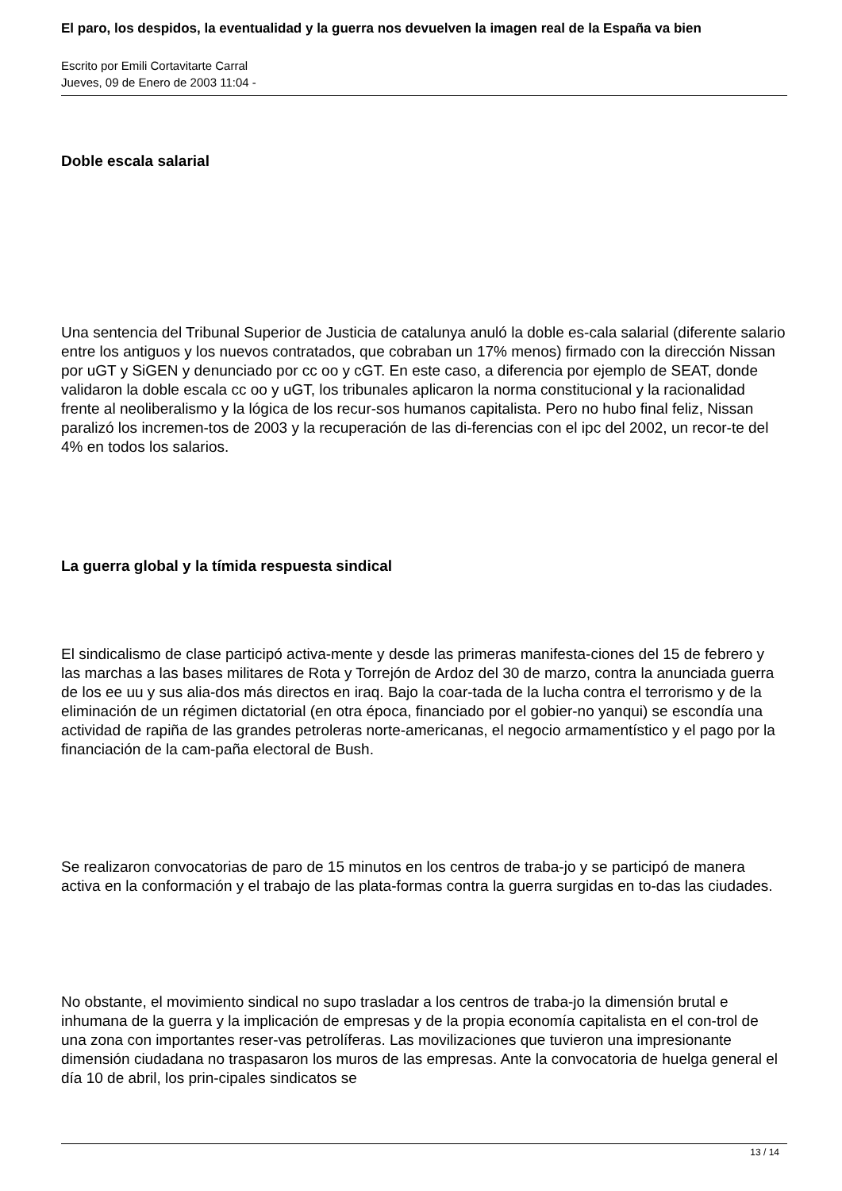El paro, los despidos, la eventualidad y la guerra nos devuelven la imagen real de la España va bien
Escrito por Emili Cortavitarte Carral
Jueves, 09 de Enero de 2003 11:04 -
Doble escala salarial
Una sentencia del Tribunal Superior de Justicia de catalunya anuló la doble es-cala salarial (diferente salario entre los antiguos y los nuevos contratados, que cobraban un 17% menos) firmado con la dirección Nissan por uGT y SiGEN y denunciado por cc oo y cGT. En este caso, a diferencia por ejemplo de SEAT, donde validaron la doble escala cc oo y uGT, los tribunales aplicaron la norma constitucional y la racionalidad frente al neoliberalismo y la lógica de los recur-sos humanos capitalista. Pero no hubo final feliz, Nissan paralizó los incremen-tos de 2003 y la recuperación de las di-ferencias con el ipc del 2002, un recor-te del 4% en todos los salarios.
La guerra global y la tímida respuesta sindical
El sindicalismo de clase participó activa-mente y desde las primeras manifesta-ciones del 15 de febrero y las marchas a las bases militares de Rota y Torrejón de Ardoz del 30 de marzo, contra la anunciada guerra de los ee uu y sus alia-dos más directos en iraq. Bajo la coar-tada de la lucha contra el terrorismo y de la eliminación de un régimen dictatorial (en otra época, financiado por el gobier-no yanqui) se escondía una actividad de rapiña de las grandes petroleras norte-americanas, el negocio armamentístico y el pago por la financiación de la cam-paña electoral de Bush.
Se realizaron convocatorias de paro de 15 minutos en los centros de traba-jo y se participó de manera activa en la conformación y el trabajo de las plata-formas contra la guerra surgidas en to-das las ciudades.
No obstante, el movimiento sindical no supo trasladar a los centros de traba-jo la dimensión brutal e inhumana de la guerra y la implicación de empresas y de la propia economía capitalista en el con-trol de una zona con importantes reser-vas petrolíferas. Las movilizaciones que tuvieron una impresionante dimensión ciudadana no traspasaron los muros de las empresas. Ante la convocatoria de huelga general el día 10 de abril, los prin-cipales sindicatos se
13 / 14